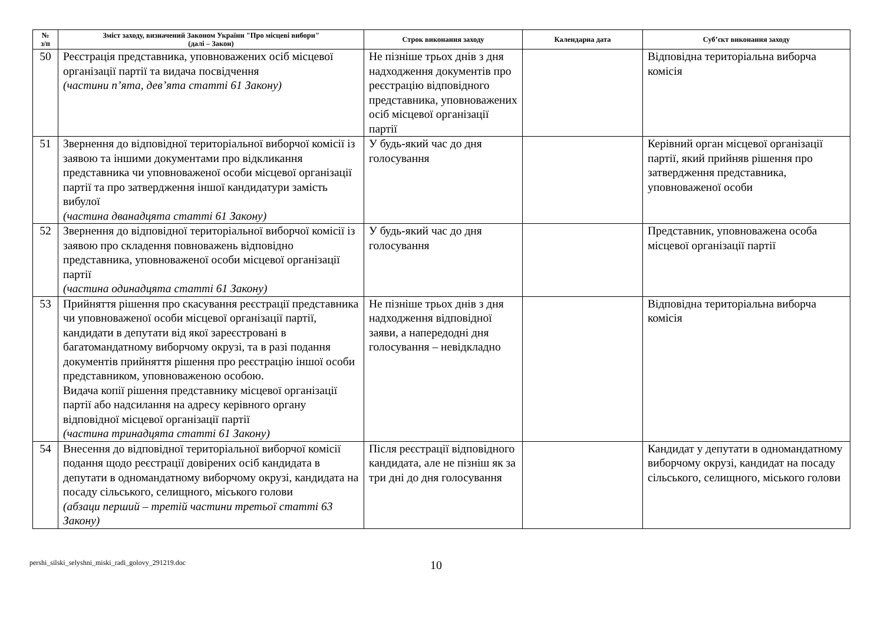| № з/п | Зміст заходу, визначений Законом України "Про місцеві вибори" (далі – Закон) | Строк виконання заходу | Календарна дата | Суб’єкт виконання заходу |
| --- | --- | --- | --- | --- |
| 50 | Реєстрація представника, уповноважених осіб місцевої організації партії та видача посвідчення (частини п’ята, дев’ята статті 61 Закону) | Не пізніше трьох днів з дня надходження документів про реєстрацію відповідного представника, уповноважених осіб місцевої організації партії | | Відповідна територіальна виборча комісія |
| 51 | Звернення до відповідної територіальної виборчої комісії із заявою та іншими документами про відкликання представника чи уповноваженої особи місцевої організації партії та про затвердження іншої кандидатури замість вибулої (частина дванадцята статті 61 Закону) | У будь-який час до дня голосування | | Керівний орган місцевої організації партії, який прийняв рішення про затвердження представника, уповноваженої особи |
| 52 | Звернення до відповідної територіальної виборчої комісії із заявою про складення повноважень відповідно представника, уповноваженої особи місцевої організації партії (частина одинадцята статті 61 Закону) | У будь-який час до дня голосування | | Представник, уповноважена особа місцевої організації партії |
| 53 | Прийняття рішення про скасування реєстрації представника чи уповноваженої особи місцевої організації партії, кандидати в депутати від якої зареєстровані в багатомандатному виборчому окрузі, та в разі подання документів прийняття рішення про реєстрацію іншої особи представником, уповноваженою особою. Видача копії рішення представнику місцевої організації партії або надсилання на адресу керівного органу відповідної місцевої організації партії (частина тринадцята статті 61 Закону) | Не пізніше трьох днів з дня надходження відповідної заяви, а напередодні дня голосування – невідкладно | | Відповідна територіальна виборча комісія |
| 54 | Внесення до відповідної територіальної виборчої комісії подання щодо реєстрації довірених осіб кандидата в депутати в одномандатному виборчому окрузі, кандидата на посаду сільського, селищного, міського голови (абзаци перший – третій частини третьої статті 63 Закону) | Після реєстрації відповідного кандидата, але не пізніш як за три дні до дня голосування | | Кандидат у депутати в одномандатному виборчому окрузі, кандидат на посаду сільського, селищного, міського голови |
pershi_silski_selyshni_miski_radi_golovy_291219.doc
10